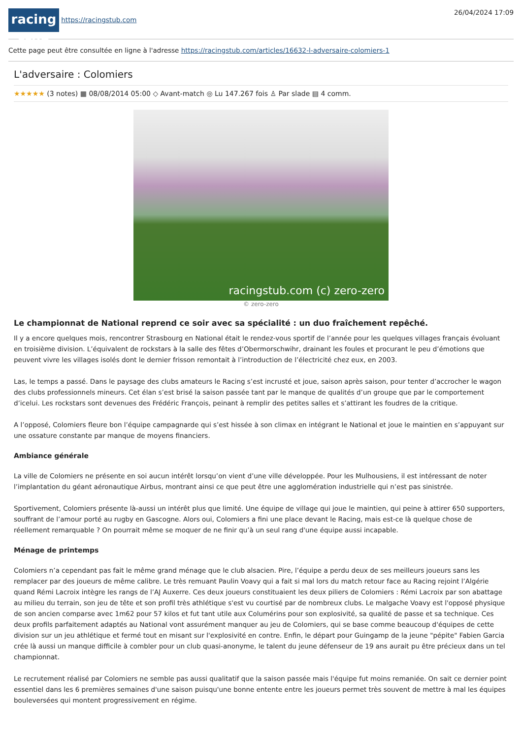racing stub https://racingstub.com
26/04/2024 17:09
Cette page peut être consultée en ligne à l'adresse https://racingstub.com/articles/16632-l-adversaire-colomiers-1
L'adversaire : Colomiers
★★★★★ (3 notes) ▦ 08/08/2014 05:00 ◇ Avant-match ◎ Lu 147.267 fois ♙ Par slade ▤ 4 comm.
racingstub.com (c) zero-zero
© zero-zero
Le championnat de National reprend ce soir avec sa spécialité : un duo fraîchement repêché.
Il y a encore quelques mois, rencontrer Strasbourg en National était le rendez-vous sportif de l’année pour les quelques villages français évoluant en troisième division. L’équivalent de rockstars à la salle des fêtes d’Obermorschwihr, drainant les foules et procurant le peu d’émotions que peuvent vivre les villages isolés dont le dernier frisson remontait à l’introduction de l’électricité chez eux, en 2003.
Las, le temps a passé. Dans le paysage des clubs amateurs le Racing s’est incrusté et joue, saison après saison, pour tenter d’accrocher le wagon des clubs professionnels mineurs. Cet élan s’est brisé la saison passée tant par le manque de qualités d’un groupe que par le comportement d’icelui. Les rockstars sont devenues des Frédéric François, peinant à remplir des petites salles et s’attirant les foudres de la critique.
A l’opposé, Colomiers fleure bon l’équipe campagnarde qui s’est hissée à son climax en intégrant le National et joue le maintien en s’appuyant sur une ossature constante par manque de moyens financiers.
Ambiance générale
La ville de Colomiers ne présente en soi aucun intérêt lorsqu’on vient d’une ville développée. Pour les Mulhousiens, il est intéressant de noter l’implantation du géant aéronautique Airbus, montrant ainsi ce que peut être une agglomération industrielle qui n’est pas sinistrée.
Sportivement, Colomiers présente là-aussi un intérêt plus que limité. Une équipe de village qui joue le maintien, qui peine à attirer 650 supporters, souffrant de l’amour porté au rugby en Gascogne. Alors oui, Colomiers a fini une place devant le Racing, mais est-ce là quelque chose de réellement remarquable ? On pourrait même se moquer de ne finir qu’à un seul rang d'une équipe aussi incapable.
Ménage de printemps
Colomiers n’a cependant pas fait le même grand ménage que le club alsacien. Pire, l’équipe a perdu deux de ses meilleurs joueurs sans les remplacer par des joueurs de même calibre. Le très remuant Paulin Voavy qui a fait si mal lors du match retour face au Racing rejoint l’Algérie quand Rémi Lacroix intègre les rangs de l’AJ Auxerre. Ces deux joueurs constituaient les deux piliers de Colomiers : Rémi Lacroix par son abattage au milieu du terrain, son jeu de tête et son profil très athlétique s'est vu courtisé par de nombreux clubs. Le malgache Voavy est l'opposé physique de son ancien comparse avec 1m62 pour 57 kilos et fut tant utile aux Columérins pour son explosivité, sa qualité de passe et sa technique. Ces deux profils parfaitement adaptés au National vont assurément manquer au jeu de Colomiers, qui se base comme beaucoup d'équipes de cette division sur un jeu athlétique et fermé tout en misant sur l'explosivité en contre. Enfin, le départ pour Guingamp de la jeune "pépite" Fabien Garcia crée là aussi un manque difficile à combler pour un club quasi-anonyme, le talent du jeune défenseur de 19 ans aurait pu être précieux dans un tel championnat.
Le recrutement réalisé par Colomiers ne semble pas aussi qualitatif que la saison passée mais l'équipe fut moins remaniée. On sait ce dernier point essentiel dans les 6 premières semaines d'une saison puisqu'une bonne entente entre les joueurs permet très souvent de mettre à mal les équipes bouleversées qui montent progressivement en régime.